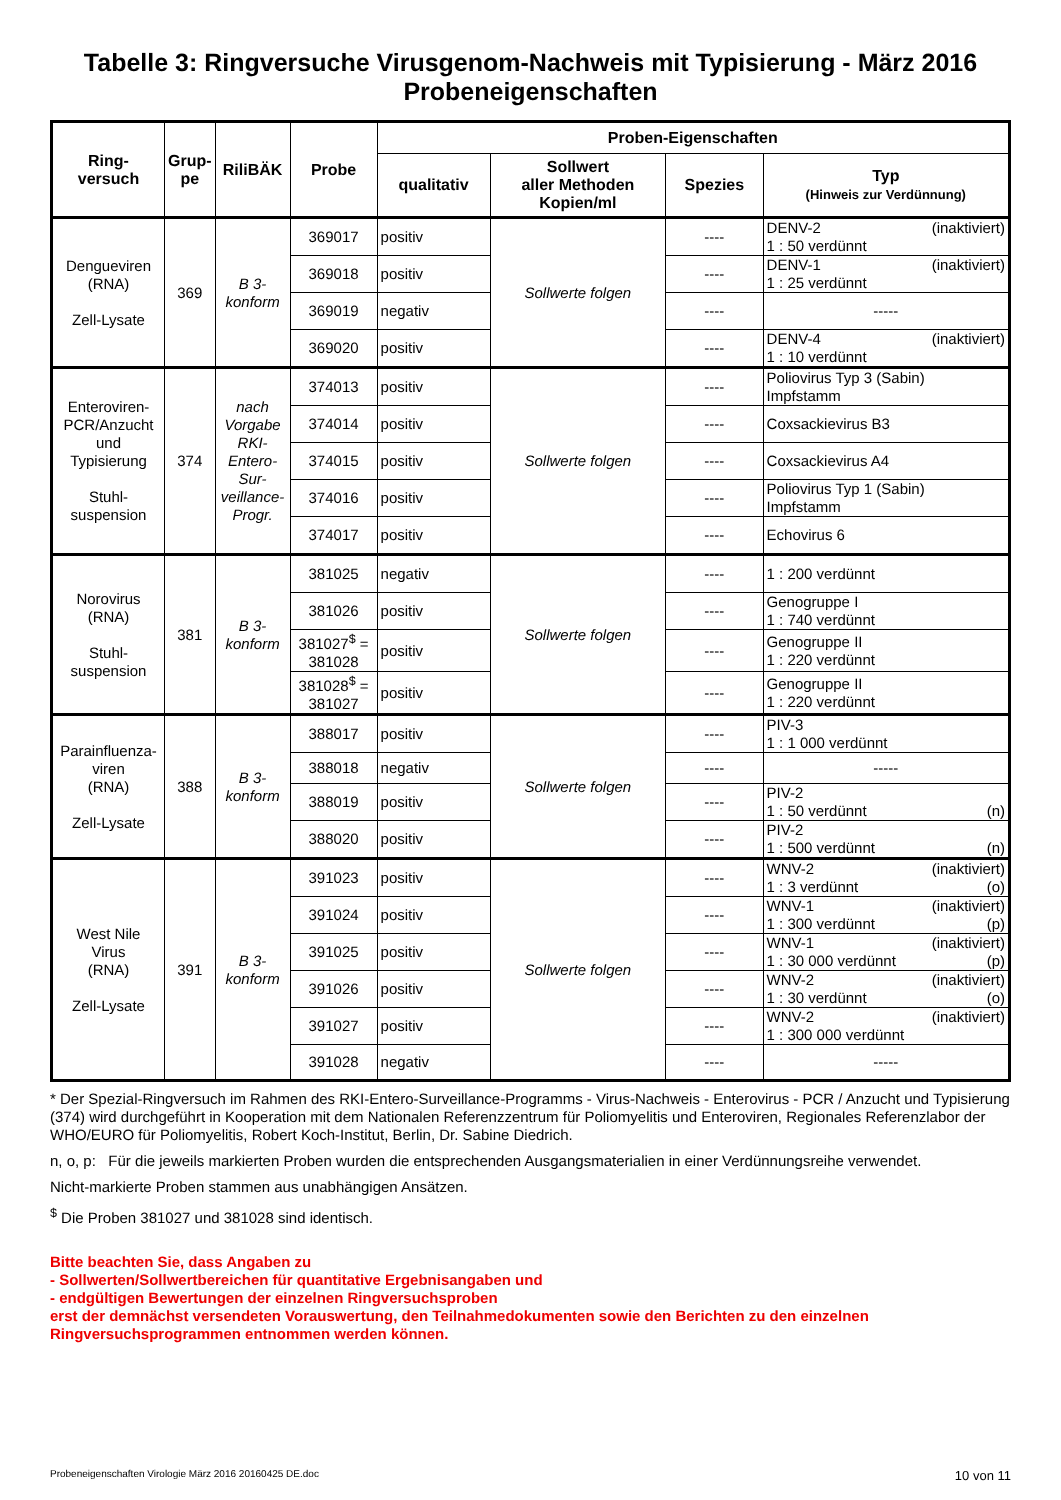Tabelle 3: Ringversuche Virusgenom-Nachweis mit Typisierung - März 2016
Probeneigenschaften
| Ring- versuch | Grup- pe | RiliBÄK | Probe | Proben-Eigenschaften | | | |
| --- | --- | --- | --- | --- | --- | --- | --- |
| | | | | qualitativ | Sollwert aller Methoden Kopien/ml | Spezies | Typ (Hinweis zur Verdünnung) |
| Dengueviren (RNA) Zell-Lysate | 369 | B 3- konform | 369017 | positiv | Sollwerte folgen | ---- | DENV-2 (inaktiviert) 1 : 50 verdünnt |
| | | | 369018 | positiv | | ---- | DENV-1 (inaktiviert) 1 : 25 verdünnt |
| | | | 369019 | negativ | | ---- | ----- |
| | | | 369020 | positiv | | ---- | DENV-4 (inaktiviert) 1 : 10 verdünnt |
| Enteroviren- PCR/Anzucht und Typisierung Stuhl- suspension | 374 | nach Vorgabe RKI- Entero- Sur- veillance- Progr. | 374013 | positiv | Sollwerte folgen | ---- | Poliovirus Typ 3 (Sabin) Impfstamm |
| | | | 374014 | positiv | | ---- | Coxsackievirus B3 |
| | | | 374015 | positiv | | ---- | Coxsackievirus A4 |
| | | | 374016 | positiv | | ---- | Poliovirus Typ 1 (Sabin) Impfstamm |
| | | | 374017 | positiv | | ---- | Echovirus 6 |
| Norovirus (RNA) Stuhl- suspension | 381 | B 3- konform | 381025 | negativ | Sollwerte folgen | ---- | 1 : 200 verdünnt |
| | | | 381026 | positiv | | ---- | Genogruppe I 1 : 740 verdünnt |
| | | | 381027<sup>$</sup> = 381028 | positiv | | ---- | Genogruppe II 1 : 220 verdünnt |
| | | | 381028<sup>$</sup> = 381027 | positiv | | ---- | Genogruppe II 1 : 220 verdünnt |
| Parainfluenza- viren (RNA) Zell-Lysate | 388 | B 3- konform | 388017 | positiv | Sollwerte folgen | ---- | PIV-3 1 : 1 000 verdünnt |
| | | | 388018 | negativ | | ---- | ----- |
| | | | 388019 | positiv | | ---- | PIV-2 1 : 50 verdünnt (n) |
| | | | 388020 | positiv | | ---- | PIV-2 1 : 500 verdünnt (n) |
| West Nile Virus (RNA) Zell-Lysate | 391 | B 3- konform | 391023 | positiv | Sollwerte folgen | ---- | WNV-2 (inaktiviert) 1 : 3 verdünnt (o) |
| | | | 391024 | positiv | | ---- | WNV-1 (inaktiviert) 1 : 300 verdünnt (p) |
| | | | 391025 | positiv | | ---- | WNV-1 (inaktiviert) 1 : 30 000 verdünnt (p) |
| | | | 391026 | positiv | | ---- | WNV-2 (inaktiviert) 1 : 30 verdünnt (o) |
| | | | 391027 | positiv | | ---- | WNV-2 (inaktiviert) 1 : 300 000 verdünnt |
| | | | 391028 | negativ | | ---- | ----- |
* Der Spezial-Ringversuch im Rahmen des RKI-Entero-Surveillance-Programms - Virus-Nachweis - Enterovirus - PCR / Anzucht und Typisierung (374) wird durchgeführt in Kooperation mit dem Nationalen Referenzzentrum für Poliomyelitis und Enteroviren, Regionales Referenzlabor der WHO/EURO für Poliomyelitis, Robert Koch-Institut, Berlin, Dr. Sabine Diedrich.
n, o, p: Für die jeweils markierten Proben wurden die entsprechenden Ausgangsmaterialien in einer Verdünnungsreihe verwendet.
Nicht-markierte Proben stammen aus unabhängigen Ansätzen.
<sup>$</sup> Die Proben 381027 und 381028 sind identisch.
Bitte beachten Sie, dass Angaben zu
- Sollwerten/Sollwertbereichen für quantitative Ergebnisangaben und
- endgültigen Bewertungen der einzelnen Ringversuchsproben
erst der demnächst versendeten Vorauswertung, den Teilnahmedokumenten sowie den Berichten zu den einzelnen Ringversuchsprogrammen entnommen werden können.
Probeneigenschaften Virologie März 2016 20160425 DE.doc 10 von 11